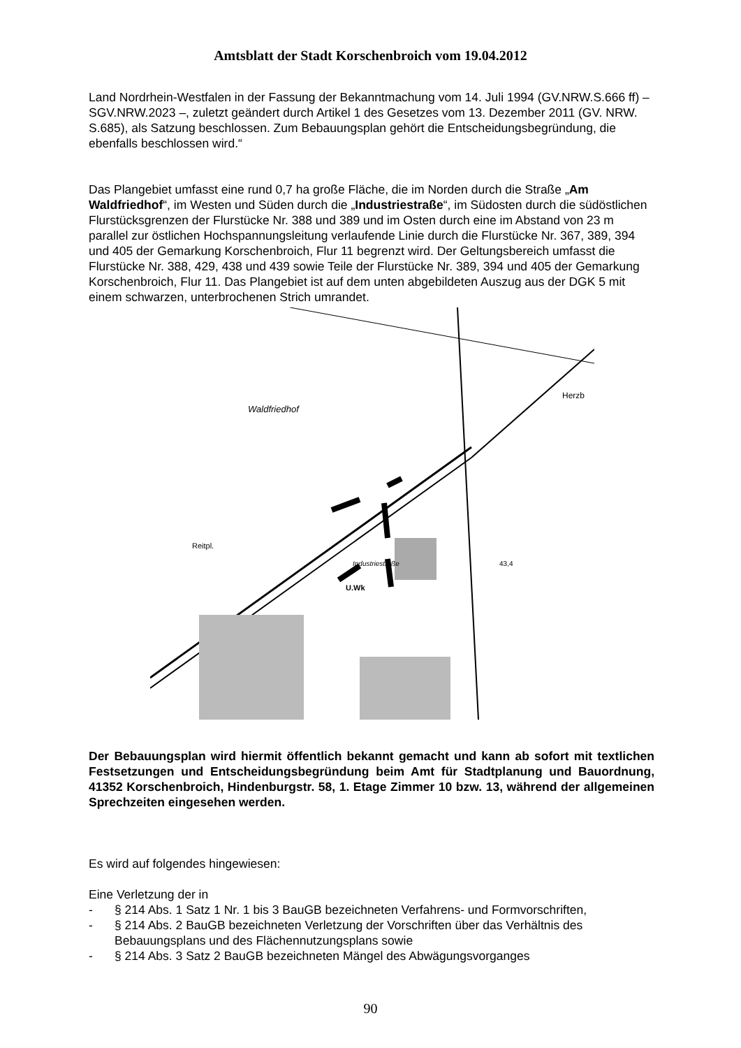Amtsblatt der Stadt Korschenbroich vom 19.04.2012
Land Nordrhein-Westfalen in der Fassung der Bekanntmachung vom 14. Juli 1994 (GV.NRW.S.666 ff) – SGV.NRW.2023 –, zuletzt geändert durch Artikel 1 des Gesetzes vom 13. Dezember 2011 (GV. NRW. S.685), als Satzung beschlossen. Zum Bebauungsplan gehört die Entscheidungsbegründung, die ebenfalls beschlossen wird.“
Das Plangebiet umfasst eine rund 0,7 ha große Fläche, die im Norden durch die Straße „Am Waldfriedhof“, im Westen und Süden durch die „Industriestraße“, im Südosten durch die südöstlichen Flurstücksgrenzen der Flurstücke Nr. 388 und 389 und im Osten durch eine im Abstand von 23 m parallel zur östlichen Hochspannungsleitung verlaufende Linie durch die Flurstücke Nr. 367, 389, 394 und 405 der Gemarkung Korschenbroich, Flur 11 begrenzt wird. Der Geltungsbereich umfasst die Flurstücke Nr. 388, 429, 438 und 439 sowie Teile der Flurstücke Nr. 389, 394 und 405 der Gemarkung Korschenbroich, Flur 11. Das Plangebiet ist auf dem unten abgebildeten Auszug aus der DGK 5 mit einem schwarzen, unterbrochenen Strich umrandet.
Waldfriedhof
Industriestraße
U.Wk
Reitpl.
Herzb
43,4
Der Bebauungsplan wird hiermit öffentlich bekannt gemacht und kann ab sofort mit textlichen Festsetzungen und Entscheidungsbegründung beim Amt für Stadtplanung und Bauordnung, 41352 Korschenbroich, Hindenburgstr. 58, 1. Etage Zimmer 10 bzw. 13, während der allgemeinen Sprechzeiten eingesehen werden.
Es wird auf folgendes hingewiesen:
Eine Verletzung der in
- § 214 Abs. 1 Satz 1 Nr. 1 bis 3 BauGB bezeichneten Verfahrens- und Formvorschriften,
- § 214 Abs. 2 BauGB bezeichneten Verletzung der Vorschriften über das Verhältnis des Bebauungsplans und des Flächennutzungsplans sowie
- § 214 Abs. 3 Satz 2 BauGB bezeichneten Mängel des Abwägungsvorganges
90